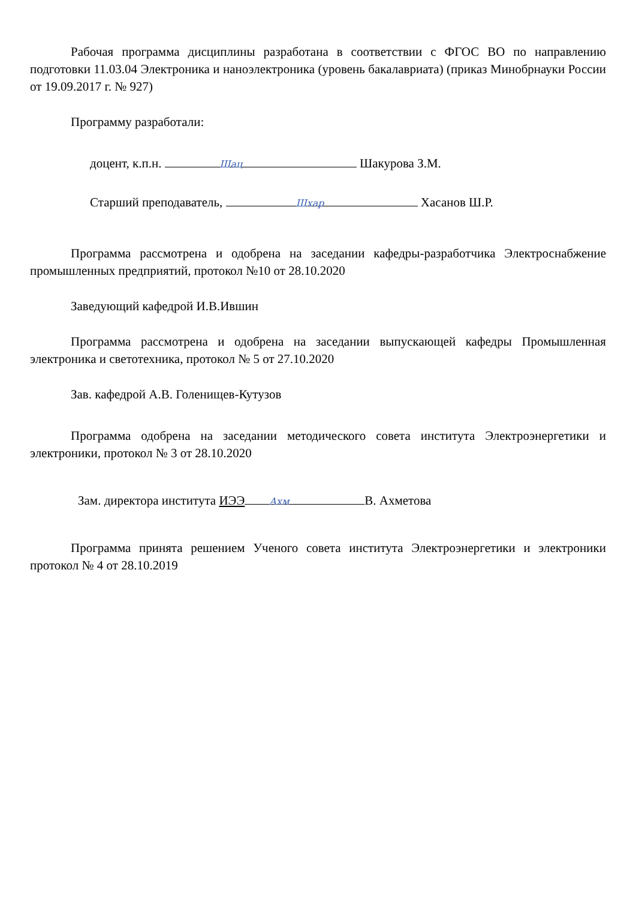Рабочая программа дисциплины разработана в соответствии с ФГОС ВО по направлению подготовки 11.03.04 Электроника и наноэлектроника (уровень бакалавриата) (приказ Минобрнауки России от 19.09.2017 г. № 927)
Программу разработали:
доцент, к.п.н. Шац Шакурова З.М.
Старший преподаватель, Шхар Хасанов Ш.Р.
Программа рассмотрена и одобрена на заседании кафедры-разработчика Электроснабжение промышленных предприятий, протокол №10 от 28.10.2020
Заведующий кафедрой И.В.Ившин
Программа рассмотрена и одобрена на заседании выпускающей кафедры Промышленная электроника и светотехника, протокол № 5 от 27.10.2020
Зав. кафедрой А.В. Голенищев-Кутузов
Программа одобрена на заседании методического совета института Электроэнергетики и электроники, протокол № 3 от 28.10.2020
Зам. директора института ИЭЭ Ахм В. Ахметова
Программа принята решением Ученого совета института Электроэнергетики и электроники протокол № 4 от 28.10.2019